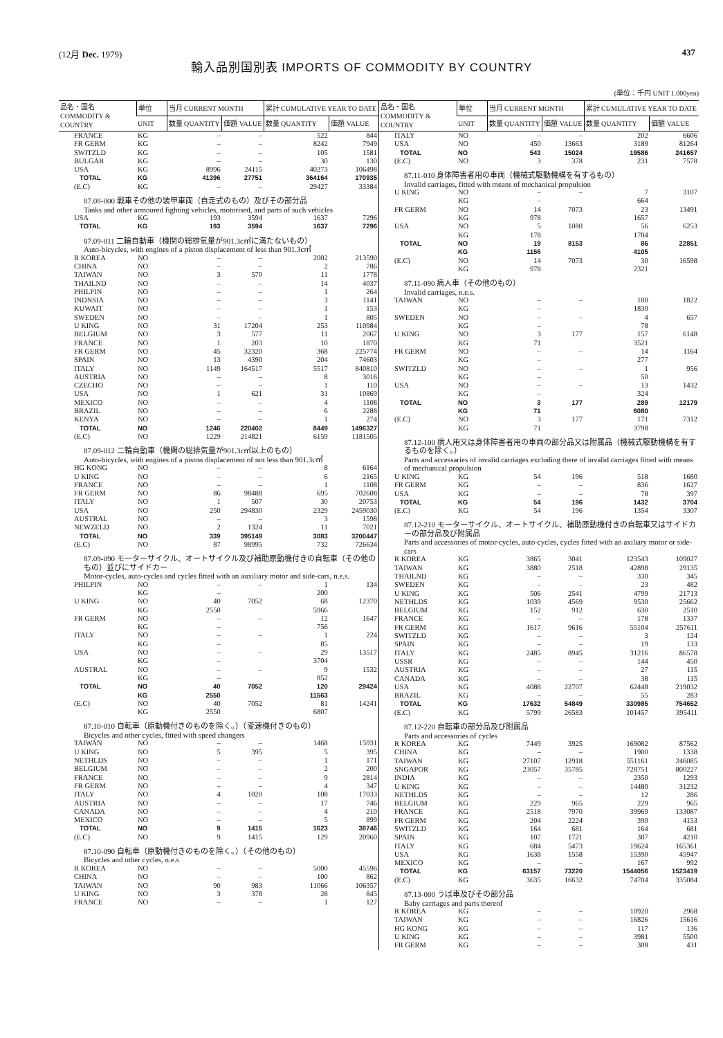(12月 Dec. 1979) 437
輸入品別国別表 IMPORTS OF COMMODITY BY COUNTRY
(単位：千円 UNIT 1.000yen)
| 品名・国名 COMMODITY & COUNTRY | 単位 | 当月 CURRENT MONTH | | 累計 CUMULATIVE YEAR TO DATE | |
| --- | --- | --- | --- | --- | --- |
| | UNIT | 数量 QUANTITY | 価額 VALUE | 数量 QUANTITY | 価額 VALUE |
| FRANCE | KG | – | – | 522 | 844 |
| FR GERM | KG | – | – | 8242 | 7949 |
| SWITZLD | KG | – | – | 105 | 1581 |
| BULGAR | KG | – | – | 30 | 130 |
| USA | KG | 8996 | 24115 | 40273 | 106498 |
| TOTAL | KG | 41396 | 27751 | 364164 | 170935 |
| (E.C) | KG | – | – | 29427 | 33384 |
| 87.08-000 戦車その他の装甲車両（自走式のもの）及びその部分品 Tanks and other armoured fighting vehicles, motorised, and parts of such vehicles | | | | | |
| USA | KG | 193 | 3594 | 1637 | 7296 |
| TOTAL | KG | 193 | 3594 | 1637 | 7296 |
| 87.09-011 二輪自動車（機関の総排気量が901.3c㎥に満たないもの） Auto-bicycles, with engines of a piston displacement of less than 901.3c㎥ | | | | | |
| R KOREA | NO | – | – | 2002 | 213590 |
| CHINA | NO | – | – | 2 | 786 |
| TAIWAN | NO | 3 | 570 | 11 | 1778 |
| THAILND | NO | – | – | 14 | 4037 |
| PHILPIN | NO | – | – | 1 | 264 |
| INDNSIA | NO | – | – | 3 | 1141 |
| KUWAIT | NO | – | – | 1 | 153 |
| SWEDEN | NO | – | – | 1 | 805 |
| U KING | NO | 31 | 17204 | 253 | 110984 |
| BELGIUM | NO | 3 | 577 | 11 | 2067 |
| FRANCE | NO | 1 | 203 | 10 | 1870 |
| FR GERM | NO | 45 | 32320 | 368 | 225774 |
| SPAIN | NO | 13 | 4390 | 204 | 74603 |
| ITALY | NO | 1149 | 164517 | 5517 | 840810 |
| AUSTRIA | NO | – | – | 8 | 3016 |
| CZECHO | NO | – | – | 1 | 110 |
| USA | NO | 1 | 621 | 31 | 10869 |
| MEXICO | NO | – | – | 4 | 1108 |
| BRAZIL | NO | – | – | 6 | 2288 |
| KENYA | NO | – | – | 1 | 274 |
| TOTAL | NO | 1246 | 220402 | 8449 | 1496327 |
| (E.C) | NO | 1229 | 214821 | 6159 | 1181505 |
| 87.09-012 二輪自動車（機関の総排気量が901.3c㎥以上のもの） Auto-bicycles, with engines of a piston displacement of not less than 901.3c㎥ | | | | | |
| HG KONG | NO | – | – | 8 | 6164 |
| U KING | NO | – | – | 6 | 2165 |
| FRANCE | NO | – | – | 1 | 1108 |
| FR GERM | NO | 86 | 98488 | 695 | 702608 |
| ITALY | NO | 1 | 507 | 30 | 20753 |
| USA | NO | 250 | 294830 | 2329 | 2459030 |
| AUSTRAL | NO | – | – | 3 | 1598 |
| NEWZELD | NO | 2 | 1324 | 11 | 7021 |
| TOTAL | NO | 339 | 395149 | 3083 | 3200447 |
| (E.C) | NO | 87 | 98995 | 732 | 726634 |
| 87.09-090 モーターサイクル、オートサイクル及び補助原動機付きの自転車（その他のもの）並びにサイドカー Motor-cycles, auto-cycles and cycles fitted with an auxiliary motor and side-cars, n.e.s. | | | | | |
| PHILPIN | NO | – | – | 1 | 134 |
| | KG | – | | 200 | |
| U KING | NO | 40 | 7052 | 68 | 12370 |
| | KG | 2550 | | 5966 | |
| FR GERM | NO | – | – | 12 | 1647 |
| | KG | – | | 756 | |
| ITALY | NO | – | – | 1 | 224 |
| | KG | – | | 85 | |
| USA | NO | – | – | 29 | 13517 |
| | KG | – | | 3704 | |
| AUSTRAL | NO | – | – | 9 | 1532 |
| | KG | – | | 852 | |
| TOTAL | NO | 40 | 7052 | 120 | 29424 |
| | KG | 2550 | | 11563 | |
| (E.C) | NO | 40 | 7052 | 81 | 14241 |
| | KG | 2550 | | 6807 | |
| 87.10-010 自転車（原動機付きのものを除く。）（変速機付きのもの） Bicycles and other cycles, fitted with speed changers | | | | | |
| TAIWAN | NO | – | – | 1468 | 15931 |
| U KING | NO | 5 | 395 | 5 | 395 |
| NETHLDS | NO | – | – | 1 | 171 |
| BELGIUM | NO | – | – | 2 | 200 |
| FRANCE | NO | – | – | 9 | 2814 |
| FR GERM | NO | – | – | 4 | 347 |
| ITALY | NO | 4 | 1020 | 108 | 17033 |
| AUSTRIA | NO | – | – | 17 | 746 |
| CANADA | NO | – | – | 4 | 210 |
| MEXICO | NO | – | – | 5 | 899 |
| TOTAL | NO | 9 | 1415 | 1623 | 38746 |
| (E.C) | NO | 9 | 1415 | 129 | 20960 |
| 87.10-090 自転車（原動機付きのものを除く。）（その他のもの） Bicycles and other cycles, n.e.s | | | | | |
| R KOREA | NO | – | – | 5000 | 45596 |
| CHINA | NO | – | – | 100 | 862 |
| TAIWAN | NO | 90 | 983 | 11066 | 106357 |
| U KING | NO | 3 | 378 | 28 | 845 |
| FRANCE | NO | – | – | 1 | 127 |
| 品名・国名 COMMODITY & COUNTRY | 単位 | 当月 CURRENT MONTH | | 累計 CUMULATIVE YEAR TO DATE | |
| --- | --- | --- | --- | --- | --- |
| | UNIT | 数量 QUANTITY | 価額 VALUE | 数量 QUANTITY | 価額 VALUE |
| ITALY | NO | – | – | 202 | 6606 |
| USA | NO | 450 | 13663 | 3189 | 81264 |
| TOTAL | NO | 543 | 15024 | 19586 | 241657 |
| (E.C) | NO | 3 | 378 | 231 | 7578 |
| 87.11-010 身体障害者用の車両（機械式駆動機構を有するもの） Invalid carriages, fitted with means of mechanical propulsion | | | | | |
| U KING | NO | – | – | 7 | 3107 |
| | KG | – | | 664 | |
| FR GERM | NO | 14 | 7073 | 23 | 13491 |
| | KG | 978 | | 1657 | |
| USA | NO | 5 | 1080 | 56 | 6253 |
| | KG | 178 | | 1784 | |
| TOTAL | NO | 19 | 8153 | 86 | 22851 |
| | KG | 1156 | | 4105 | |
| (E.C) | NO | 14 | 7073 | 30 | 16598 |
| | KG | 978 | | 2321 | |
| 87.11-090 病人車（その他のもの） Invalid carriages, n.e.s. | | | | | |
| TAIWAN | NO | – | – | 100 | 1822 |
| | KG | – | | 1830 | |
| SWEDEN | NO | – | – | 4 | 657 |
| | KG | – | | 78 | |
| U KING | NO | 3 | 177 | 157 | 6148 |
| | KG | 71 | | 3521 | |
| FR GERM | NO | – | – | 14 | 1164 |
| | KG | – | | 277 | |
| SWITZLD | NO | – | – | 1 | 956 |
| | KG | – | | 50 | |
| USA | NO | – | – | 13 | 1432 |
| | KG | – | | 324 | |
| TOTAL | NO | 3 | 177 | 289 | 12179 |
| | KG | 71 | | 6080 | |
| (E.C) | NO | 3 | 177 | 171 | 7312 |
| | KG | 71 | | 3798 | |
| 87.12-100 病人用又は身体障害者用の車両の部分品又は附属品（機械式駆動機構を有するものを除く。） Parts and accessaries of invalid carriages excluding there of invalid carriages fitted with means of mechanical propulsion | | | | | |
| U KING | KG | 54 | 196 | 518 | 1680 |
| FR GERM | KG | – | – | 836 | 1627 |
| USA | KG | – | – | 78 | 397 |
| TOTAL | KG | 54 | 196 | 1432 | 3704 |
| (E.C) | KG | 54 | 196 | 1354 | 3307 |
| 87.12-210 モーターサイクル、オートサイクル、補助原動機付きの自転車又はサイドカーの部分品及び附属品 Parts and accessories of motor-cycles, auto-cycles, cycles fitted with an axiliary motor or side-cars | | | | | |
| R KOREA | KG | 3865 | 3041 | 123543 | 109027 |
| TAIWAN | KG | 3880 | 2518 | 42898 | 29135 |
| THAILND | KG | – | – | 330 | 345 |
| SWEDEN | KG | – | – | 23 | 482 |
| U KING | KG | 506 | 2541 | 4799 | 21713 |
| NETHLDS | KG | 1039 | 4569 | 9530 | 25662 |
| BELGIUM | KG | 152 | 912 | 630 | 2510 |
| FRANCE | KG | – | – | 178 | 1337 |
| FR GERM | KG | 1617 | 9616 | 55104 | 257611 |
| SWITZLD | KG | – | – | 3 | 124 |
| SPAIN | KG | – | – | 19 | 133 |
| ITALY | KG | 2485 | 8945 | 31216 | 86578 |
| USSR | KG | – | – | 144 | 450 |
| AUSTRIA | KG | – | – | 27 | 115 |
| CANADA | KG | – | – | 38 | 115 |
| USA | KG | 4088 | 22707 | 62448 | 219032 |
| BRAZIL | KG | – | – | 55 | 283 |
| TOTAL | KG | 17632 | 54849 | 330985 | 754652 |
| (E.C) | KG | 5799 | 26583 | 101457 | 395411 |
| 87.12-220 自転車の部分品及び附属品 Parts and accessories of cycles | | | | | |
| R KOREA | KG | 7449 | 3925 | 169082 | 87562 |
| CHINA | KG | – | – | 1900 | 1338 |
| TAIWAN | KG | 27107 | 12918 | 551161 | 246085 |
| SNGAPOR | KG | 23057 | 35785 | 728751 | 800227 |
| INDIA | KG | – | – | 2350 | 1293 |
| U KING | KG | – | – | 14480 | 31232 |
| NETHLDS | KG | – | – | 12 | 286 |
| BELGIUM | KG | 229 | 965 | 229 | 965 |
| FRANCE | KG | 2518 | 7970 | 39969 | 133087 |
| FR GERM | KG | 204 | 2224 | 390 | 4153 |
| SWITZLD | KG | 164 | 681 | 164 | 681 |
| SPAIN | KG | 107 | 1721 | 387 | 4210 |
| ITALY | KG | 684 | 5473 | 19624 | 165361 |
| USA | KG | 1638 | 1558 | 15390 | 45947 |
| MEXICO | KG | – | – | 167 | 992 |
| TOTAL | KG | 63157 | 73220 | 1544056 | 1523419 |
| (E.C) | KG | 3635 | 16632 | 74704 | 335084 |
| 87.13-000 うば車及びその部分品 Baby carriages and parts thereof | | | | | |
| R KOREA | KG | – | – | 10920 | 2968 |
| TAIWAN | KG | – | – | 16826 | 15616 |
| HG KONG | KG | – | – | 117 | 136 |
| U KING | KG | – | – | 3981 | 5500 |
| FR GERM | KG | – | – | 308 | 431 |